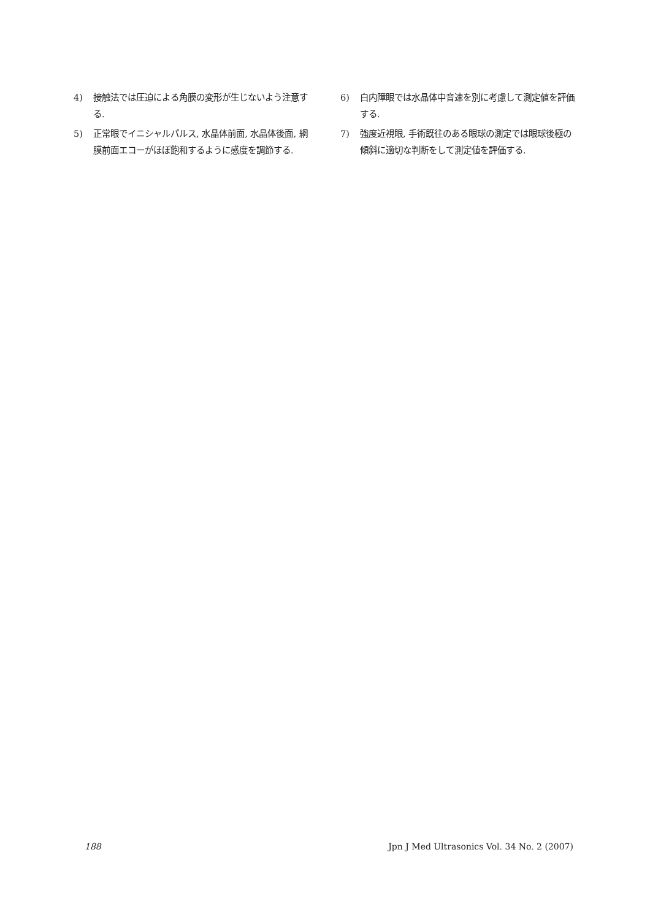4) 接触法では圧迫による角膜の変形が生じないよう注意する.
5) 正常眼でイニシャルパルス, 水晶体前面, 水晶体後面, 網膜前面エコーがほぼ飽和するように感度を調節する.
6) 白内障眼では水晶体中音速を別に考慮して測定値を評価する.
7) 強度近視眼, 手術既往のある眼球の測定では眼球後極の傾斜に適切な判断をして測定値を評価する.
188 Jpn J Med Ultrasonics Vol. 34 No. 2 (2007)